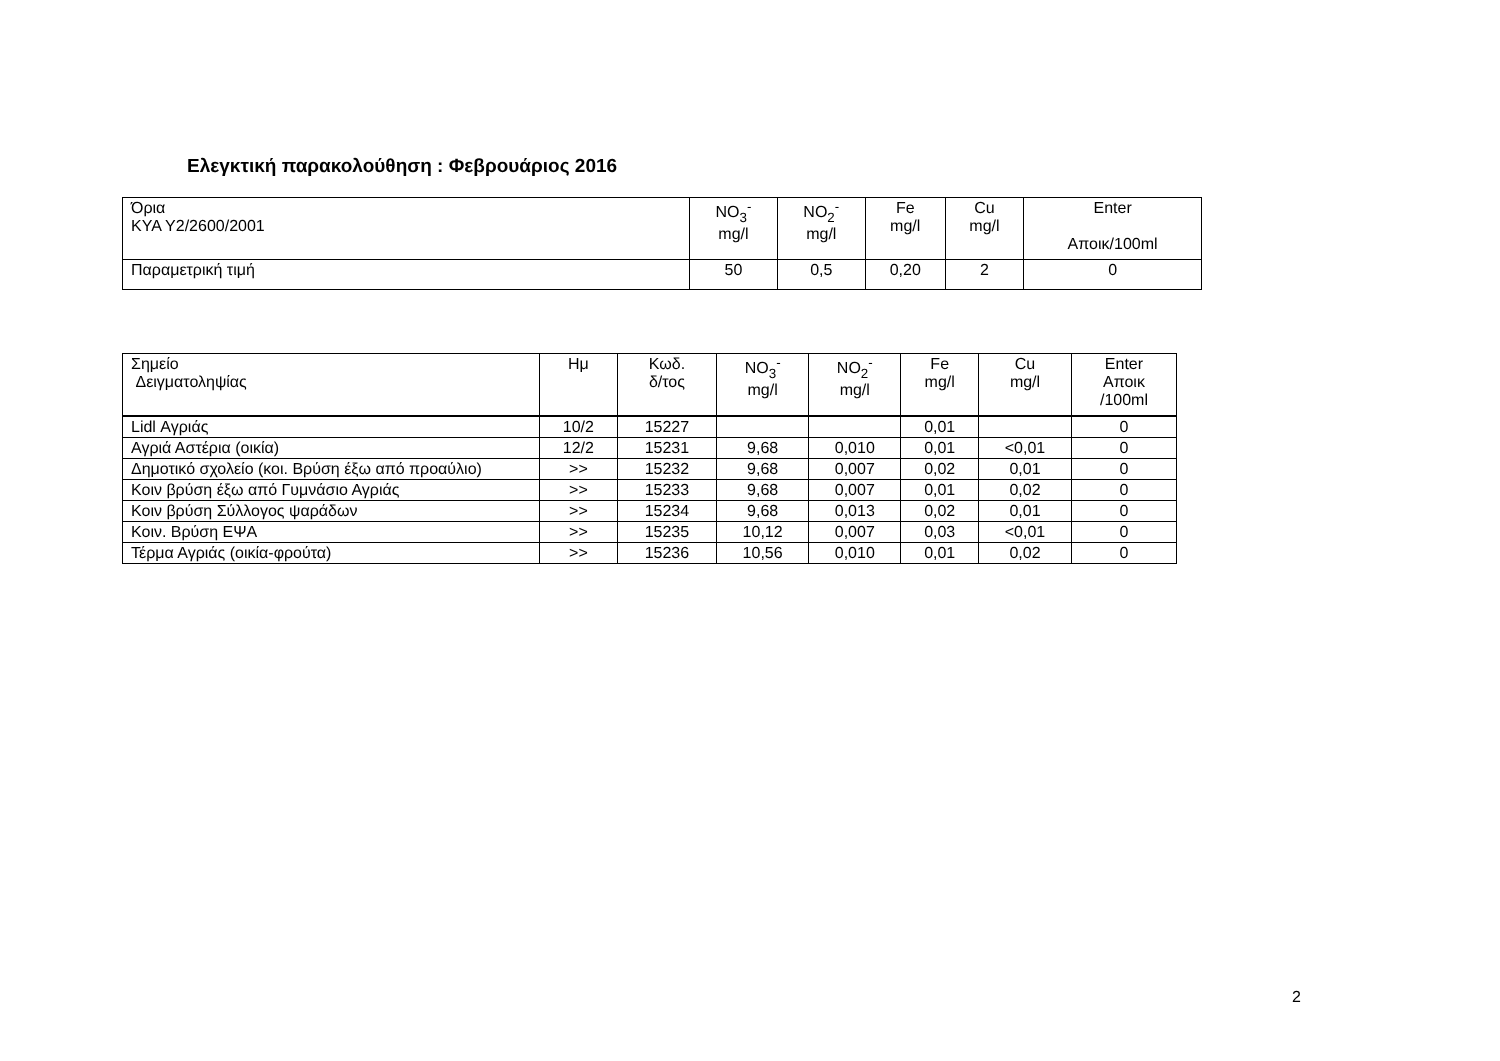Ελεγκτική παρακολούθηση : Φεβρουάριος 2016
| Όρια ΚΥΑ Υ2/2600/2001 | NO<sub>3</sub><sup>-</sup> mg/l | NO<sub>2</sub><sup>-</sup> mg/l | Fe mg/l | Cu mg/l | Enter Αποικ/100ml |
| Παραμετρική τιμή | 50 | 0,5 | 0,20 | 2 | 0 |
| Σημείο Δειγματοληψίας | Ημ | Κωδ. δ/τος | NO<sub>3</sub><sup>-</sup> mg/l | NO<sub>2</sub><sup>-</sup> mg/l | Fe mg/l | Cu mg/l | Enter Αποικ /100ml |
| Lidl Αγριάς | 10/2 | 15227 | | | 0,01 | | 0 |
| Αγριά Αστέρια (οικία) | 12/2 | 15231 | 9,68 | 0,010 | 0,01 | <0,01 | 0 |
| Δημοτικό σχολείο (κοι. Βρύση έξω από προαύλιο) | >> | 15232 | 9,68 | 0,007 | 0,02 | 0,01 | 0 |
| Κοιν βρύση έξω από Γυμνάσιο Αγριάς | >> | 15233 | 9,68 | 0,007 | 0,01 | 0,02 | 0 |
| Κοιν βρύση Σύλλογος ψαράδων | >> | 15234 | 9,68 | 0,013 | 0,02 | 0,01 | 0 |
| Κοιν. Βρύση ΕΨΑ | >> | 15235 | 10,12 | 0,007 | 0,03 | <0,01 | 0 |
| Τέρμα Αγριάς (οικία-φρούτα) | >> | 15236 | 10,56 | 0,010 | 0,01 | 0,02 | 0 |
2